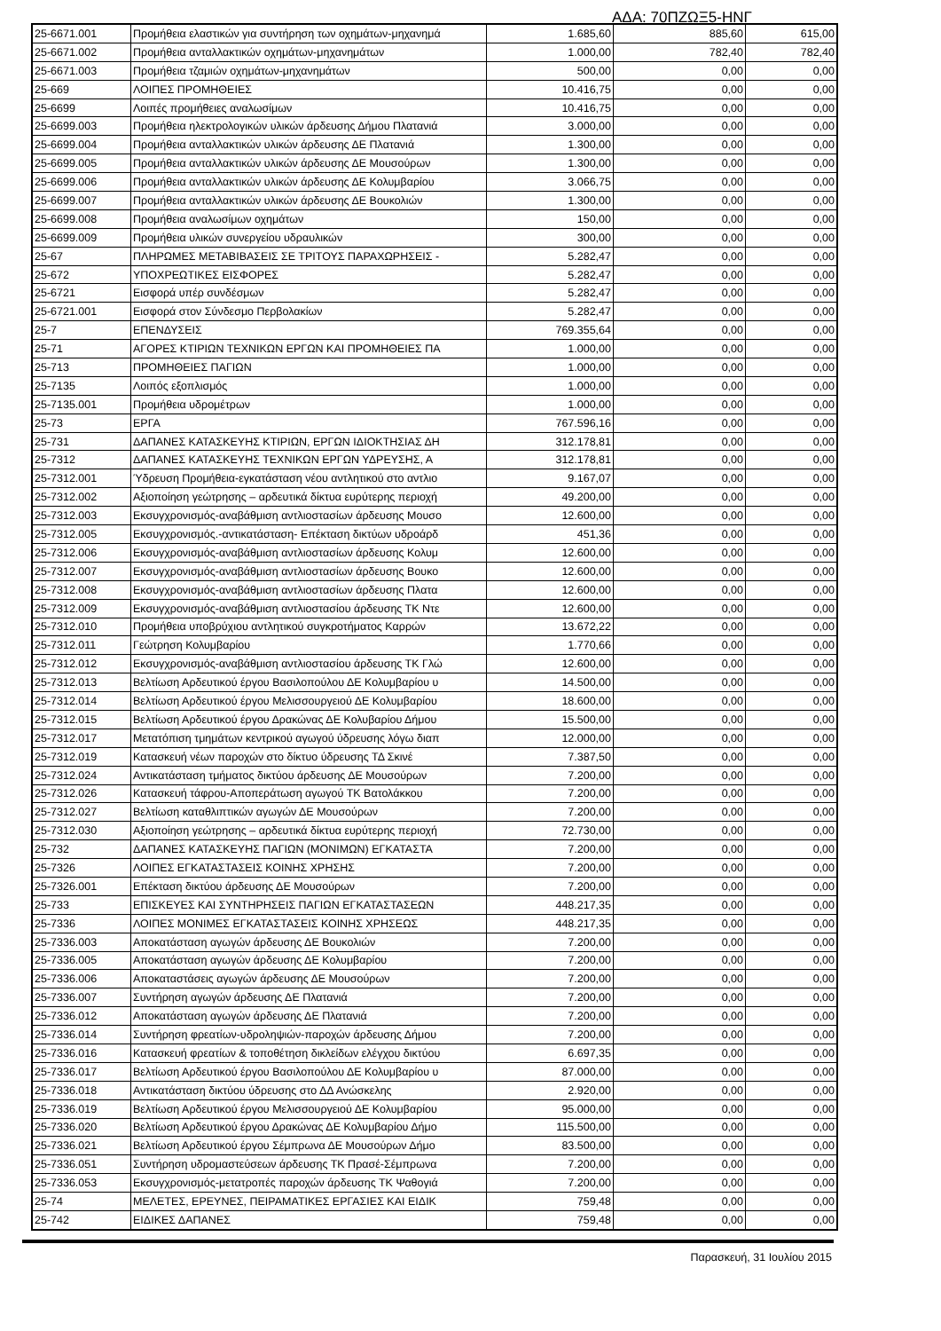ΑΔΑ: 70ΠΖΩΞ5-ΗΝΓ
| 25-6671.001 | Προμήθεια ελαστικών για συντήρηση των οχημάτων-μηχανημά | 1.685,60 | 885,60 | 615,00 |
| 25-6671.002 | Προμήθεια ανταλλακτικών οχημάτων-μηχανημάτων | 1.000,00 | 782,40 | 782,40 |
| 25-6671.003 | Προμήθεια τζαμιών οχημάτων-μηχανημάτων | 500,00 | 0,00 | 0,00 |
| 25-669 | ΛΟΙΠΕΣ ΠΡΟΜΗΘΕΙΕΣ | 10.416,75 | 0,00 | 0,00 |
| 25-6699 | Λοιπές προμήθειες αναλωσίμων | 10.416,75 | 0,00 | 0,00 |
| 25-6699.003 | Προμήθεια ηλεκτρολογικών υλικών άρδευσης Δήμου Πλατανιά | 3.000,00 | 0,00 | 0,00 |
| 25-6699.004 | Προμήθεια ανταλλακτικών υλικών άρδευσης ΔΕ Πλατανιά | 1.300,00 | 0,00 | 0,00 |
| 25-6699.005 | Προμήθεια ανταλλακτικών υλικών άρδευσης ΔΕ Μουσούρων | 1.300,00 | 0,00 | 0,00 |
| 25-6699.006 | Προμήθεια ανταλλακτικών υλικών άρδευσης ΔΕ Κολυμβαρίου | 3.066,75 | 0,00 | 0,00 |
| 25-6699.007 | Προμήθεια ανταλλακτικών υλικών άρδευσης ΔΕ Βουκολιών | 1.300,00 | 0,00 | 0,00 |
| 25-6699.008 | Προμήθεια αναλωσίμων οχημάτων | 150,00 | 0,00 | 0,00 |
| 25-6699.009 | Προμήθεια υλικών συνεργείου υδραυλικών | 300,00 | 0,00 | 0,00 |
| 25-67 | ΠΛΗΡΩΜΕΣ ΜΕΤΑΒΙΒΑΣΕΙΣ ΣΕ ΤΡΙΤΟΥΣ ΠΑΡΑΧΩΡΗΣΕΙΣ - | 5.282,47 | 0,00 | 0,00 |
| 25-672 | ΥΠΟΧΡΕΩΤΙΚΕΣ ΕΙΣΦΟΡΕΣ | 5.282,47 | 0,00 | 0,00 |
| 25-6721 | Εισφορά υπέρ συνδέσμων | 5.282,47 | 0,00 | 0,00 |
| 25-6721.001 | Εισφορά στον Σύνδεσμο Περβολακίων | 5.282,47 | 0,00 | 0,00 |
| 25-7 | ΕΠΕΝΔΥΣΕΙΣ | 769.355,64 | 0,00 | 0,00 |
| 25-71 | ΑΓΟΡΕΣ ΚΤΙΡΙΩΝ ΤΕΧΝΙΚΩΝ ΕΡΓΩΝ ΚΑΙ ΠΡΟΜΗΘΕΙΕΣ ΠΑ | 1.000,00 | 0,00 | 0,00 |
| 25-713 | ΠΡΟΜΗΘΕΙΕΣ ΠΑΓΙΩΝ | 1.000,00 | 0,00 | 0,00 |
| 25-7135 | Λοιπός εξοπλισμός | 1.000,00 | 0,00 | 0,00 |
| 25-7135.001 | Προμήθεια υδρομέτρων | 1.000,00 | 0,00 | 0,00 |
| 25-73 | ΕΡΓΑ | 767.596,16 | 0,00 | 0,00 |
| 25-731 | ΔΑΠΑΝΕΣ ΚΑΤΑΣΚΕΥΗΣ ΚΤΙΡΙΩΝ, ΕΡΓΩΝ ΙΔΙΟΚΤΗΣΙΑΣ ΔΗ | 312.178,81 | 0,00 | 0,00 |
| 25-7312 | ΔΑΠΑΝΕΣ ΚΑΤΑΣΚΕΥΗΣ ΤΕΧΝΙΚΩΝ ΕΡΓΩΝ ΥΔΡΕΥΣΗΣ, Α | 312.178,81 | 0,00 | 0,00 |
| 25-7312.001 | Ύδρευση Προμήθεια-εγκατάσταση νέου αντλητικού στο αντλιο | 9.167,07 | 0,00 | 0,00 |
| 25-7312.002 | Αξιοποίηση γεώτρησης – αρδευτικά δίκτυα ευρύτερης περιοχή | 49.200,00 | 0,00 | 0,00 |
| 25-7312.003 | Εκσυγχρονισμός-αναβάθμιση αντλιοστασίων άρδευσης Μουσο | 12.600,00 | 0,00 | 0,00 |
| 25-7312.005 | Εκσυγχρονισμός.-αντικατάσταση- Επέκταση δικτύων υδροάρδ | 451,36 | 0,00 | 0,00 |
| 25-7312.006 | Εκσυγχρονισμός-αναβάθμιση αντλιοστασίων άρδευσης Κολυμ | 12.600,00 | 0,00 | 0,00 |
| 25-7312.007 | Εκσυγχρονισμός-αναβάθμιση αντλιοστασίων άρδευσης Βουκο | 12.600,00 | 0,00 | 0,00 |
| 25-7312.008 | Εκσυγχρονισμός-αναβάθμιση αντλιοστασίων άρδευσης Πλατα | 12.600,00 | 0,00 | 0,00 |
| 25-7312.009 | Εκσυγχρονισμός-αναβάθμιση αντλιοστασίου άρδευσης ΤΚ Ντε | 12.600,00 | 0,00 | 0,00 |
| 25-7312.010 | Προμήθεια υποβρύχιου αντλητικού συγκροτήματος Καρρών | 13.672,22 | 0,00 | 0,00 |
| 25-7312.011 | Γεώτρηση Κολυμβαρίου | 1.770,66 | 0,00 | 0,00 |
| 25-7312.012 | Εκσυγχρονισμός-αναβάθμιση αντλιοστασίου άρδευσης ΤΚ Γλώ | 12.600,00 | 0,00 | 0,00 |
| 25-7312.013 | Βελτίωση Αρδευτικού έργου Βασιλοπούλου ΔΕ Κολυμβαρίου υ | 14.500,00 | 0,00 | 0,00 |
| 25-7312.014 | Βελτίωση Αρδευτικού έργου Μελισσουργειού ΔΕ Κολυμβαρίου | 18.600,00 | 0,00 | 0,00 |
| 25-7312.015 | Βελτίωση Αρδευτικού έργου Δρακώνας ΔΕ Κολυβαρίου Δήμου | 15.500,00 | 0,00 | 0,00 |
| 25-7312.017 | Μετατόπιση τμημάτων κεντρικού αγωγού ύδρευσης λόγω διαπ | 12.000,00 | 0,00 | 0,00 |
| 25-7312.019 | Κατασκευή νέων παροχών στο δίκτυο ύδρευσης ΤΔ Σκινέ | 7.387,50 | 0,00 | 0,00 |
| 25-7312.024 | Αντικατάσταση τμήματος δικτύου άρδευσης ΔΕ Μουσούρων | 7.200,00 | 0,00 | 0,00 |
| 25-7312.026 | Κατασκευή τάφρου-Αποπεράτωση αγωγού ΤΚ Βατολάκκου | 7.200,00 | 0,00 | 0,00 |
| 25-7312.027 | Βελτίωση καταθλιπτικών αγωγών ΔΕ Μουσούρων | 7.200,00 | 0,00 | 0,00 |
| 25-7312.030 | Αξιοποίηση γεώτρησης – αρδευτικά δίκτυα ευρύτερης περιοχή | 72.730,00 | 0,00 | 0,00 |
| 25-732 | ΔΑΠΑΝΕΣ ΚΑΤΑΣΚΕΥΗΣ ΠΑΓΙΩΝ (ΜΟΝΙΜΩΝ) ΕΓΚΑΤΑΣΤΑ | 7.200,00 | 0,00 | 0,00 |
| 25-7326 | ΛΟΙΠΕΣ ΕΓΚΑΤΑΣΤΑΣΕΙΣ ΚΟΙΝΗΣ ΧΡΗΣΗΣ | 7.200,00 | 0,00 | 0,00 |
| 25-7326.001 | Επέκταση δικτύου άρδευσης ΔΕ Μουσούρων | 7.200,00 | 0,00 | 0,00 |
| 25-733 | ΕΠΙΣΚΕΥΕΣ ΚΑΙ ΣΥΝΤΗΡΗΣΕΙΣ ΠΑΓΙΩΝ ΕΓΚΑΤΑΣΤΑΣΕΩΝ | 448.217,35 | 0,00 | 0,00 |
| 25-7336 | ΛΟΙΠΕΣ ΜΟΝΙΜΕΣ ΕΓΚΑΤΑΣΤΑΣΕΙΣ ΚΟΙΝΗΣ ΧΡΗΣΕΩΣ | 448.217,35 | 0,00 | 0,00 |
| 25-7336.003 | Αποκατάσταση αγωγών άρδευσης ΔΕ Βουκολιών | 7.200,00 | 0,00 | 0,00 |
| 25-7336.005 | Αποκατάσταση αγωγών άρδευσης ΔΕ Κολυμβαρίου | 7.200,00 | 0,00 | 0,00 |
| 25-7336.006 | Αποκαταστάσεις αγωγών άρδευσης ΔΕ Μουσούρων | 7.200,00 | 0,00 | 0,00 |
| 25-7336.007 | Συντήρηση αγωγών άρδευσης ΔΕ Πλατανιά | 7.200,00 | 0,00 | 0,00 |
| 25-7336.012 | Αποκατάσταση αγωγών άρδευσης ΔΕ Πλατανιά | 7.200,00 | 0,00 | 0,00 |
| 25-7336.014 | Συντήρηση φρεατίων-υδροληψιών-παροχών άρδευσης Δήμου | 7.200,00 | 0,00 | 0,00 |
| 25-7336.016 | Κατασκευή φρεατίων & τοποθέτηση δικλείδων ελέγχου δικτύου | 6.697,35 | 0,00 | 0,00 |
| 25-7336.017 | Βελτίωση Αρδευτικού έργου Βασιλοπούλου ΔΕ Κολυμβαρίου υ | 87.000,00 | 0,00 | 0,00 |
| 25-7336.018 | Αντικατάσταση δικτύου ύδρευσης στο ΔΔ Ανώσκελης | 2.920,00 | 0,00 | 0,00 |
| 25-7336.019 | Βελτίωση Αρδευτικού έργου Μελισσουργειού ΔΕ Κολυμβαρίου | 95.000,00 | 0,00 | 0,00 |
| 25-7336.020 | Βελτίωση Αρδευτικού έργου Δρακώνας ΔΕ Κολυμβαρίου Δήμο | 115.500,00 | 0,00 | 0,00 |
| 25-7336.021 | Βελτίωση Αρδευτικού έργου Σέμπρωνα ΔΕ Μουσούρων Δήμο | 83.500,00 | 0,00 | 0,00 |
| 25-7336.051 | Συντήρηση υδρομαστεύσεων άρδευσης ΤΚ Πρασέ-Σέμπρωνα | 7.200,00 | 0,00 | 0,00 |
| 25-7336.053 | Εκσυγχρονισμός-μετατροπές παροχών άρδευσης ΤΚ Ψαθογιά | 7.200,00 | 0,00 | 0,00 |
| 25-74 | ΜΕΛΕΤΕΣ, ΕΡΕΥΝΕΣ, ΠΕΙΡΑΜΑΤΙΚΕΣ ΕΡΓΑΣΙΕΣ ΚΑΙ ΕΙΔΙΚ | 759,48 | 0,00 | 0,00 |
| 25-742 | ΕΙΔΙΚΕΣ ΔΑΠΑΝΕΣ | 759,48 | 0,00 | 0,00 |
Παρασκευή, 31 Ιουλίου 2015